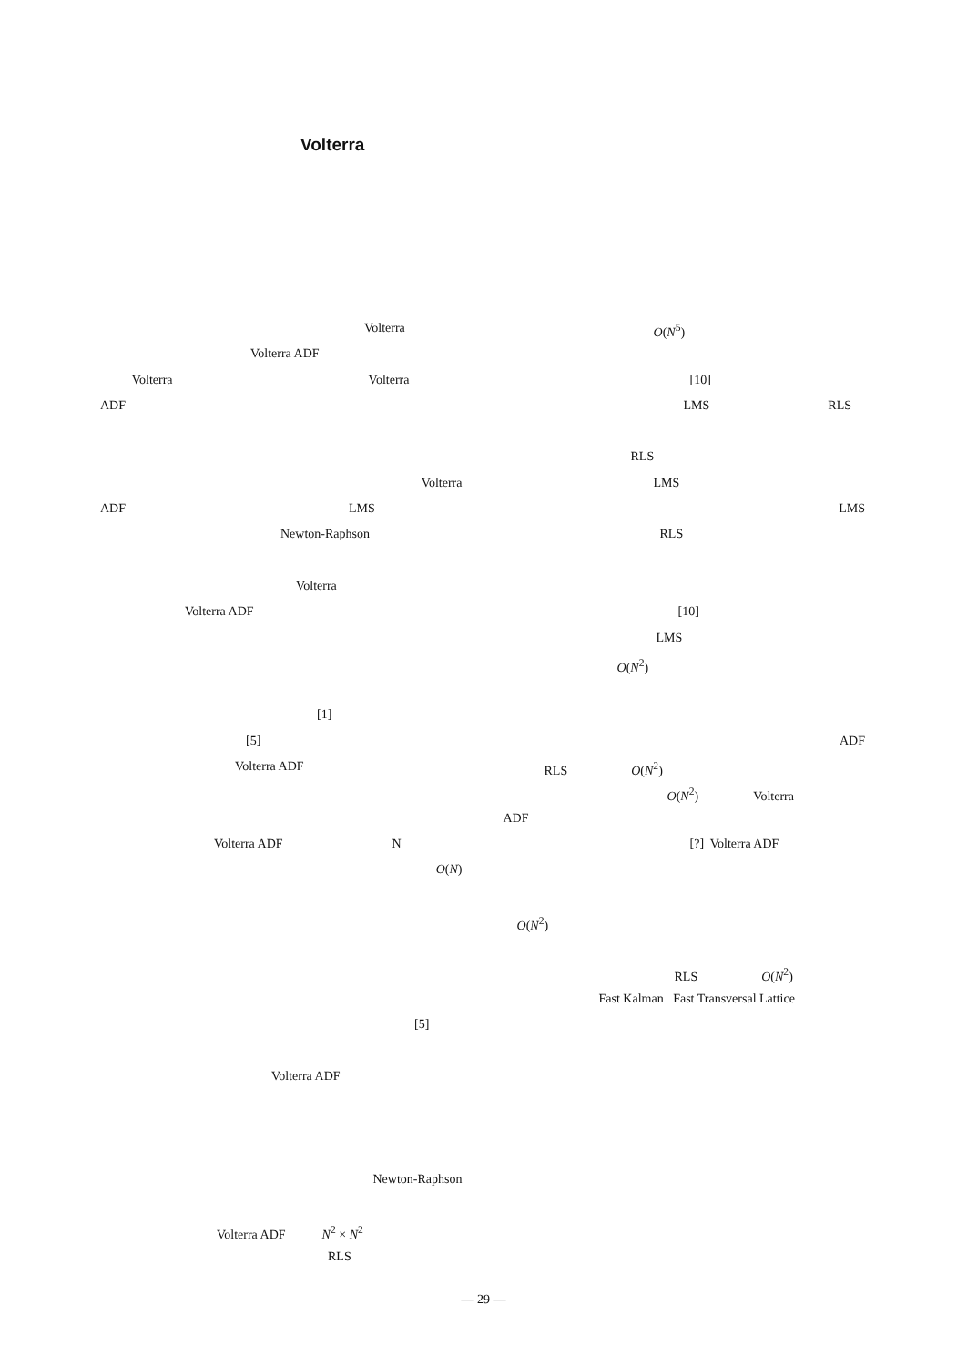Volterra
Volterra
Volterra ADF
Volterra Volterra
ADF
Volterra
ADF LMS
Newton-Raphson
Volterra
Volterra ADF
[1]
[5]
Volterra ADF
Volterra ADF N
O(N)
[5]
Volterra ADF
Newton-Raphson
Volterra ADF N<sup>2</sup> × N<sup>2</sup>
RLS
O(N<sup>5</sup>)
[10]
LMS RLS
RLS
LMS
LMS
RLS
[10]
LMS
O(N<sup>2</sup>)
ADF
RLS O(N<sup>2</sup>)
O(N<sup>2</sup>) Volterra
ADF
[?] Volterra ADF
O(N<sup>2</sup>)
RLS O(N<sup>2</sup>)
Fast Kalman Fast Transversal Lattice
— 29 —